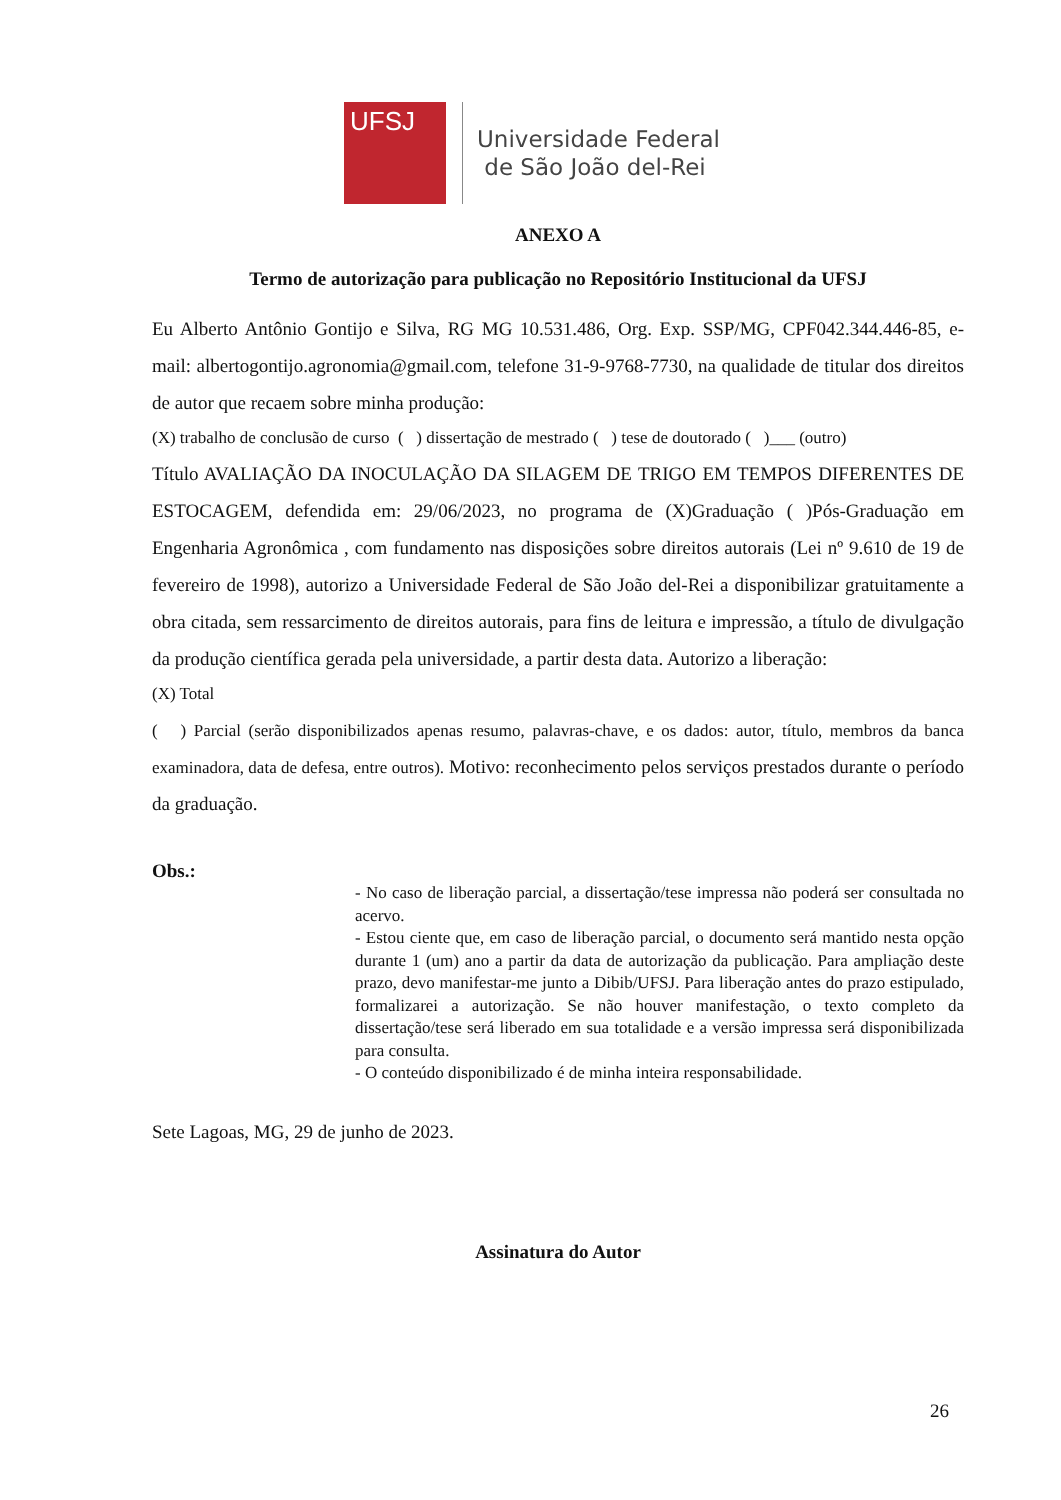UFSJ
Universidade Federal
de São João del-Rei
ANEXO A
Termo de autorização para publicação no Repositório Institucional da UFSJ
Eu Alberto Antônio Gontijo e Silva, RG MG 10.531.486, Org. Exp. SSP/MG, CPF042.344.446-85, e-mail: albertogontijo.agronomia@gmail.com, telefone 31-9-9768-7730, na qualidade de titular dos direitos de autor que recaem sobre minha produção:
(X) trabalho de conclusão de curso ( ) dissertação de mestrado ( ) tese de doutorado ( )___ (outro)
Título AVALIAÇÃO DA INOCULAÇÃO DA SILAGEM DE TRIGO EM TEMPOS DIFERENTES DE ESTOCAGEM, defendida em: 29/06/2023, no programa de (X)Graduação ( )Pós-Graduação em Engenharia Agronômica , com fundamento nas disposições sobre direitos autorais (Lei nº 9.610 de 19 de fevereiro de 1998), autorizo a Universidade Federal de São João del-Rei a disponibilizar gratuitamente a obra citada, sem ressarcimento de direitos autorais, para fins de leitura e impressão, a título de divulgação da produção científica gerada pela universidade, a partir desta data. Autorizo a liberação:
(X) Total
( ) Parcial (serão disponibilizados apenas resumo, palavras-chave, e os dados: autor, título, membros da banca examinadora, data de defesa, entre outros). Motivo: reconhecimento pelos serviços prestados durante o período da graduação.
Obs.:
- No caso de liberação parcial, a dissertação/tese impressa não poderá ser consultada no acervo.
- Estou ciente que, em caso de liberação parcial, o documento será mantido nesta opção durante 1 (um) ano a partir da data de autorização da publicação. Para ampliação deste prazo, devo manifestar-me junto a Dibib/UFSJ. Para liberação antes do prazo estipulado, formalizarei a autorização. Se não houver manifestação, o texto completo da dissertação/tese será liberado em sua totalidade e a versão impressa será disponibilizada para consulta.
- O conteúdo disponibilizado é de minha inteira responsabilidade.
Sete Lagoas, MG, 29 de junho de 2023.
Assinatura do Autor
26